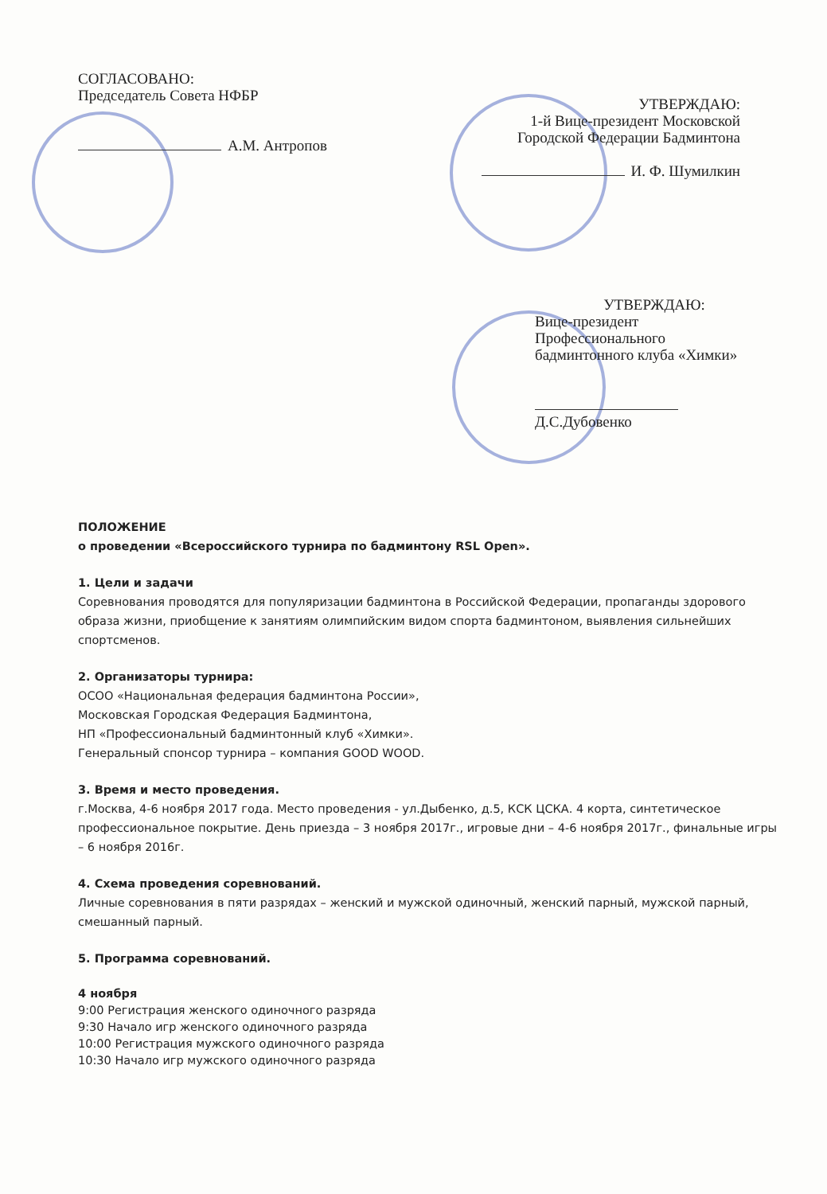СОГЛАСОВАНО:
Председатель Совета НФБР
А.М. Антропов
УТВЕРЖДАЮ:
1-й Вице-президент Московской
Городской Федерации Бадминтона
И. Ф. Шумилкин
УТВЕРЖДАЮ:
Вице-президент
Профессионального
бадминтонного клуба «Химки»
Д.С.Дубовенко
ПОЛОЖЕНИЕ
о проведении «Всероссийского турнира по бадминтону RSL Open».
1. Цели и задачи
Соревнования проводятся для популяризации бадминтона в Российской Федерации, пропаганды здорового образа жизни, приобщение к занятиям олимпийским видом спорта бадминтоном, выявления сильнейших спортсменов.
2. Организаторы турнира:
ОСОО «Национальная федерация бадминтона России»,
Московская Городская Федерация Бадминтона,
НП «Профессиональный бадминтонный клуб «Химки».
Генеральный спонсор турнира – компания GOOD WOOD.
3. Время и место проведения.
г.Москва, 4-6 ноября 2017 года. Место проведения - ул.Дыбенко, д.5, КСК ЦСКА. 4 корта, синтетическое профессиональное покрытие. День приезда – 3 ноября 2017г., игровые дни – 4-6 ноября 2017г., финальные игры – 6 ноября 2016г.
4. Схема проведения соревнований.
Личные соревнования в пяти разрядах – женский и мужской одиночный, женский парный, мужской парный, смешанный парный.
5. Программа соревнований.
4 ноября
9:00 Регистрация женского одиночного разряда
9:30 Начало игр женского одиночного разряда
10:00 Регистрация мужского одиночного разряда
10:30 Начало игр мужского одиночного разряда